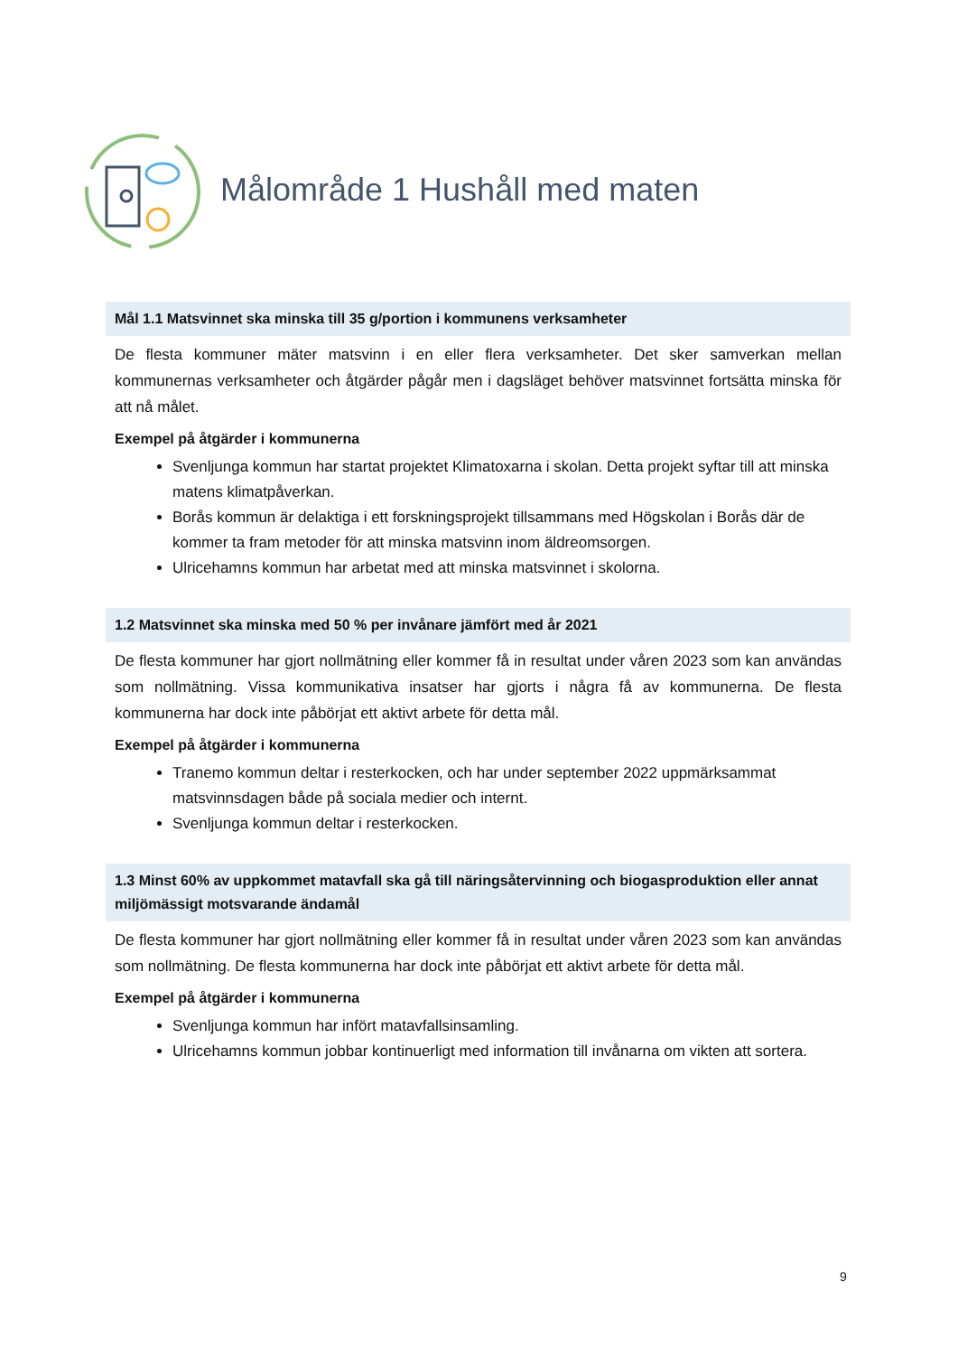Målområde 1 Hushåll med maten
Mål 1.1 Matsvinnet ska minska till 35 g/portion i kommunens verksamheter
De flesta kommuner mäter matsvinn i en eller flera verksamheter. Det sker samverkan mellan kommunernas verksamheter och åtgärder pågår men i dagsläget behöver matsvinnet fortsätta minska för att nå målet.
Exempel på åtgärder i kommunerna
Svenljunga kommun har startat projektet Klimatoxarna i skolan. Detta projekt syftar till att minska matens klimatpåverkan.
Borås kommun är delaktiga i ett forskningsprojekt tillsammans med Högskolan i Borås där de kommer ta fram metoder för att minska matsvinn inom äldreomsorgen.
Ulricehamns kommun har arbetat med att minska matsvinnet i skolorna.
1.2 Matsvinnet ska minska med 50 % per invånare jämfört med år 2021
De flesta kommuner har gjort nollmätning eller kommer få in resultat under våren 2023 som kan användas som nollmätning. Vissa kommunikativa insatser har gjorts i några få av kommunerna. De flesta kommunerna har dock inte påbörjat ett aktivt arbete för detta mål.
Exempel på åtgärder i kommunerna
Tranemo kommun deltar i resterkocken, och har under september 2022 uppmärksammat matsvinnsdagen både på sociala medier och internt.
Svenljunga kommun deltar i resterkocken.
1.3 Minst 60% av uppkommet matavfall ska gå till näringsåtervinning och biogasproduktion eller annat miljömässigt motsvarande ändamål
De flesta kommuner har gjort nollmätning eller kommer få in resultat under våren 2023 som kan användas som nollmätning. De flesta kommunerna har dock inte påbörjat ett aktivt arbete för detta mål.
Exempel på åtgärder i kommunerna
Svenljunga kommun har infört matavfallsinsamling.
Ulricehamns kommun jobbar kontinuerligt med information till invånarna om vikten att sortera.
9